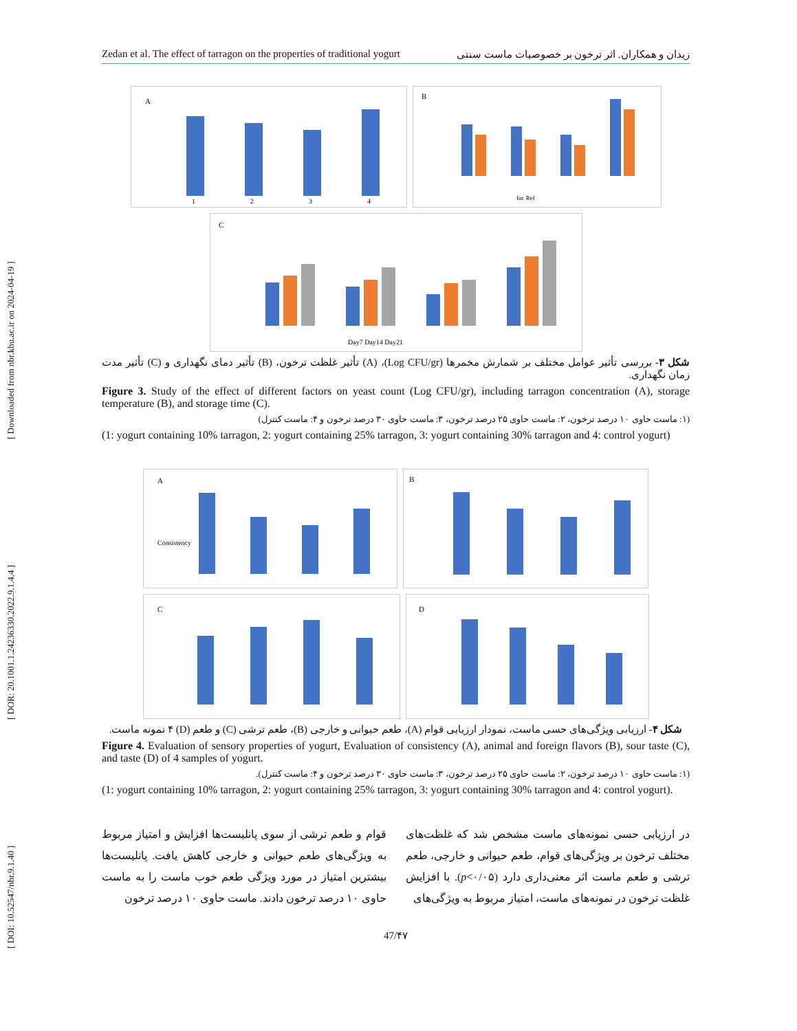[ DOI: 10.52547/nbr.9.1.40 ] [ DOR: 20.1001.1.24236330.2022.9.1.4.4 ] [ Downloaded from nbr.khu.ac.ir on 2024-04-19 ]
Zedan et al. The effect of tarragon on the properties of traditional yogurt زیدان و همکاران. اثر ترخون بر خصوصیات ماست سنتی
A
1
2
3
4
B
Inc Ref
C
Day7 Day14 Day21
شکل ۳- بررسی تأثیر عوامل مختلف بر شمارش مخمرها (Log CFU/gr)، (A) تأثیر غلظت ترخون، (B) تأثیر دمای نگهداری و (C) تأثیر مدت زمان نگهداری.
Figure 3. Study of the effect of different factors on yeast count (Log CFU/gr), including tarragon concentration (A), storage temperature (B), and storage time (C).
(۱: ماست حاوی ۱۰ درصد ترخون، ۲: ماست حاوی ۲۵ درصد ترخون، ۳: ماست حاوی ۳۰ درصد ترخون و ۴: ماست کنترل)
(1: yogurt containing 10% tarragon, 2: yogurt containing 25% tarragon, 3: yogurt containing 30% tarragon and 4: control yogurt)
A
Consistency
B
C
D
شکل ۴- ارزیابی ویژگی‌های حسی ماست، نمودار ارزیابی قوام (A)، طعم حیوانی و خارجی (B)، طعم ترشی (C) و طعم (D) ۴ نمونه ماست.
Figure 4. Evaluation of sensory properties of yogurt, Evaluation of consistency (A), animal and foreign flavors (B), sour taste (C), and taste (D) of 4 samples of yogurt.
(۱: ماست حاوی ۱۰ درصد ترخون، ۲: ماست حاوی ۲۵ درصد ترخون، ۳: ماست حاوی ۳۰ درصد ترخون و ۴: ماست کنترل).
(1: yogurt containing 10% tarragon, 2: yogurt containing 25% tarragon, 3: yogurt containing 30% tarragon and 4: control yogurt).
در ارزیابی حسی نمونه‌های ماست مشخص شد که غلظت‌های مختلف ترخون بر ویژگی‌های قوام، طعم حیوانی و خارجی، طعم ترشی و طعم ماست اثر معنی‌داری دارد (p<۰/۰۵). با افزایش غلظت ترخون در نمونه‌های ماست، امتیاز مربوط به ویژگی‌های
قوام و طعم ترشی از سوی پانلیست‌ها افزایش و امتیاز مربوط به ویژگی‌های طعم حیوانی و خارجی کاهش یافت. پانلیست‌ها بیشترین امتیاز در مورد ویژگی طعم خوب ماست را به ماست حاوی ۱۰ درصد ترخون دادند. ماست حاوی ۱۰ درصد ترخون
47/۴۷